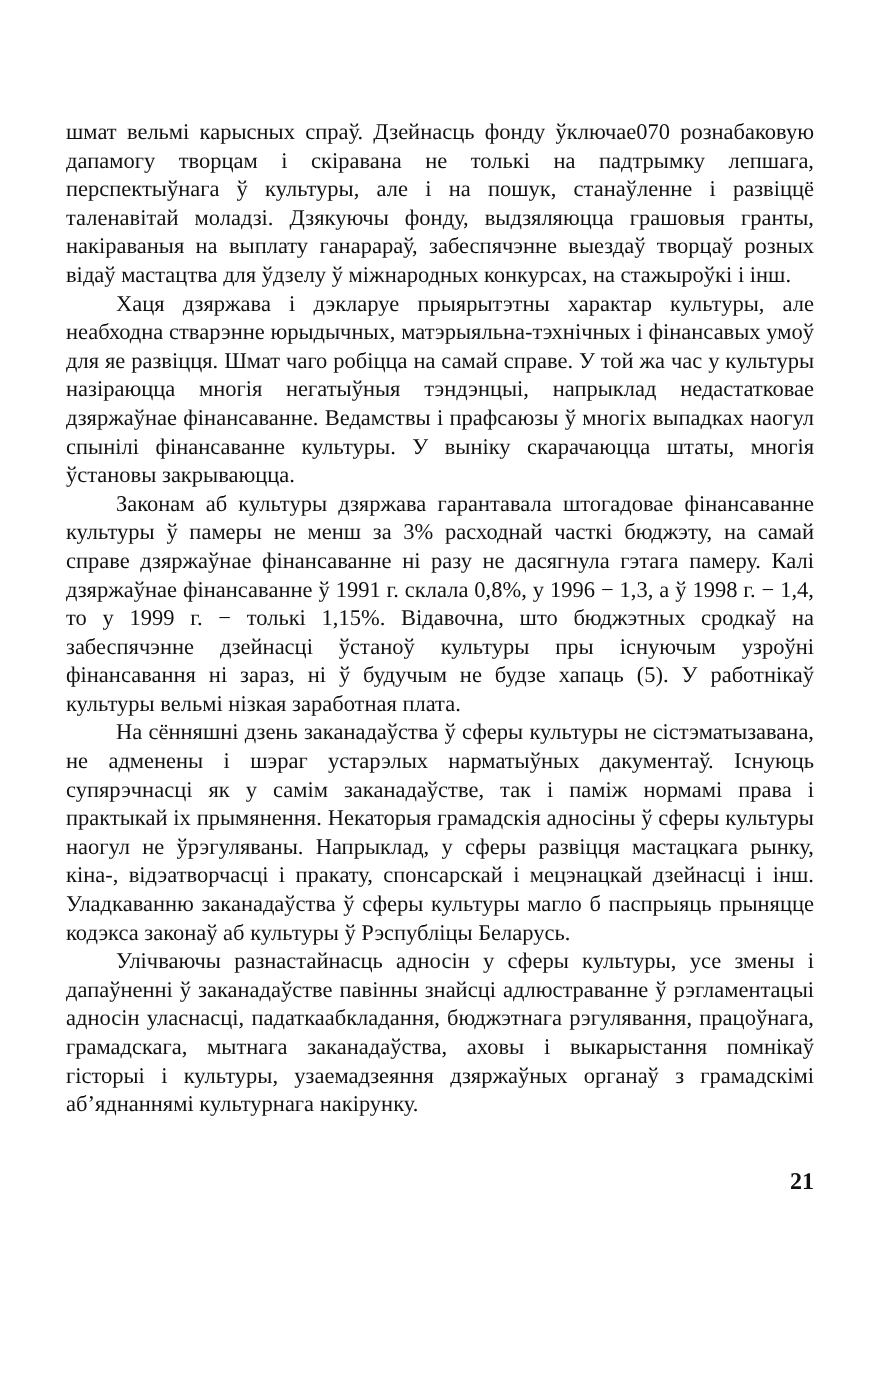шмат вельмі карысных спраў. Дзейнасць фонду ўключае070 рознабаковую дапамогу творцам і скіравана не толькі на падтрымку лепшага, перспектыўнага ў культуры, але і на пошук, станаўленне і развіццё таленавітай моладзі. Дзякуючы фонду, выдзяляюцца грашовыя гранты, накіраваныя на выплату ганарараў, забеспячэнне выездаў творцаў розных відаў мастацтва для ўдзелу ў міжнародных конкурсах, на стажыроўкі і інш.
Хаця дзяржава і дэкларуе прыярытэтны характар культуры, але неабходна стварэнне юрыдычных, матэрыяльна-тэхнічных і фінансавых умоў для яе развіцця. Шмат чаго робіцца на самай справе. У той жа час у культуры назіраюцца многія негатыўныя тэндэнцыі, напрыклад недастатковае дзяржаўнае фінансаванне. Ведамствы і прафсаюзы ў многіх выпадках наогул спынілі фінансаванне культуры. У выніку скарачаюцца штаты, многія ўстановы закрываюцца.
Законам аб культуры дзяржава гарантавала штогадовае фінансаванне культуры ў памеры не менш за 3% расходнай часткі бюджэту, на самай справе дзяржаўнае фінансаванне ні разу не дасягнула гэтага памеру. Калі дзяржаўнае фінансаванне ў 1991 г. склала 0,8%, у 1996 − 1,3, а ў 1998 г. − 1,4, то у 1999 г. − толькі 1,15%. Відавочна, што бюджэтных сродкаў на забеспячэнне дзейнасці ўстаноў культуры пры існуючым узроўні фінансавання ні зараз, ні ў будучым не будзе хапаць (5). У работнікаў культуры вельмі нізкая заработная плата.
На сённяшні дзень заканадаўства ў сферы культуры не сістэматызавана, не адменены і шэраг устарэлых нарматыўных дакументаў. Існуюць супярэчнасці як у самім заканадаўстве, так і паміж нормамі права і практыкай іх прымянення. Некаторыя грамадскія адносіны ў сферы культуры наогул не ўрэгуляваны. Напрыклад, у сферы развіцця мастацкага рынку, кіна-, відэатворчасці і пракату, спонсарскай і мецэнацкай дзейнасці і інш. Уладкаванню заканадаўства ў сферы культуры магло б паспрыяць прыняцце кодэкса законаў аб культуры ў Рэспубліцы Беларусь.
Улічваючы разнастайнасць адносін у сферы культуры, усе змены і дапаўненні ў заканадаўстве павінны знайсці адлюстраванне ў рэгламентацыі адносін уласнасці, падаткаабкладання, бюджэтнага рэгулявання, працоўнага, грамадскага, мытнага заканадаўства, аховы і выкарыстання помнікаў гісторыі і культуры, узаемадзеяння дзяржаўных органаў з грамадскімі аб’яднаннямі культурнага накірунку.
21